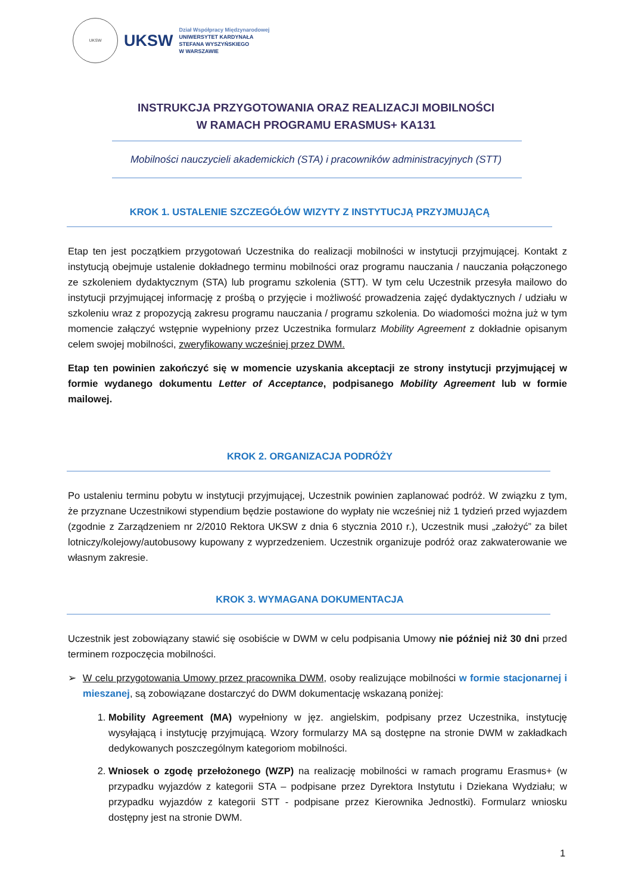UKSW
UKSW
Dział Współpracy Międzynarodowej
UNIWERSYTET KARDYNAŁA
STEFANA WYSZYŃSKIEGO
W WARSZAWIE
INSTRUKCJA PRZYGOTOWANIA ORAZ REALIZACJI MOBILNOŚCI
W RAMACH PROGRAMU ERASMUS+ KA131
Mobilności nauczycieli akademickich (STA) i pracowników administracyjnych (STT)
KROK 1. USTALENIE SZCZEGÓŁÓW WIZYTY Z INSTYTUCJĄ PRZYJMUJĄCĄ
Etap ten jest początkiem przygotowań Uczestnika do realizacji mobilności w instytucji przyjmującej. Kontakt z instytucją obejmuje ustalenie dokładnego terminu mobilności oraz programu nauczania / nauczania połączonego ze szkoleniem dydaktycznym (STA) lub programu szkolenia (STT). W tym celu Uczestnik przesyła mailowo do instytucji przyjmującej informację z prośbą o przyjęcie i możliwość prowadzenia zajęć dydaktycznych / udziału w szkoleniu wraz z propozycją zakresu programu nauczania / programu szkolenia. Do wiadomości można już w tym momencie załączyć wstępnie wypełniony przez Uczestnika formularz Mobility Agreement z dokładnie opisanym celem swojej mobilności, zweryfikowany wcześniej przez DWM.
Etap ten powinien zakończyć się w momencie uzyskania akceptacji ze strony instytucji przyjmującej w formie wydanego dokumentu Letter of Acceptance, podpisanego Mobility Agreement lub w formie mailowej.
KROK 2. ORGANIZACJA PODRÓŻY
Po ustaleniu terminu pobytu w instytucji przyjmującej, Uczestnik powinien zaplanować podróż. W związku z tym, że przyznane Uczestnikowi stypendium będzie postawione do wypłaty nie wcześniej niż 1 tydzień przed wyjazdem (zgodnie z Zarządzeniem nr 2/2010 Rektora UKSW z dnia 6 stycznia 2010 r.), Uczestnik musi „założyć” za bilet lotniczy/kolejowy/autobusowy kupowany z wyprzedzeniem. Uczestnik organizuje podróż oraz zakwaterowanie we własnym zakresie.
KROK 3. WYMAGANA DOKUMENTACJA
Uczestnik jest zobowiązany stawić się osobiście w DWM w celu podpisania Umowy nie później niż 30 dni przed terminem rozpoczęcia mobilności.
➢ W celu przygotowania Umowy przez pracownika DWM, osoby realizujące mobilności w formie stacjonarnej i mieszanej, są zobowiązane dostarczyć do DWM dokumentację wskazaną poniżej:
1. Mobility Agreement (MA) wypełniony w jęz. angielskim, podpisany przez Uczestnika, instytucję wysyłającą i instytucję przyjmującą. Wzory formularzy MA są dostępne na stronie DWM w zakładkach dedykowanych poszczególnym kategoriom mobilności.
2. Wniosek o zgodę przełożonego (WZP) na realizację mobilności w ramach programu Erasmus+ (w przypadku wyjazdów z kategorii STA – podpisane przez Dyrektora Instytutu i Dziekana Wydziału; w przypadku wyjazdów z kategorii STT - podpisane przez Kierownika Jednostki). Formularz wniosku dostępny jest na stronie DWM.
1